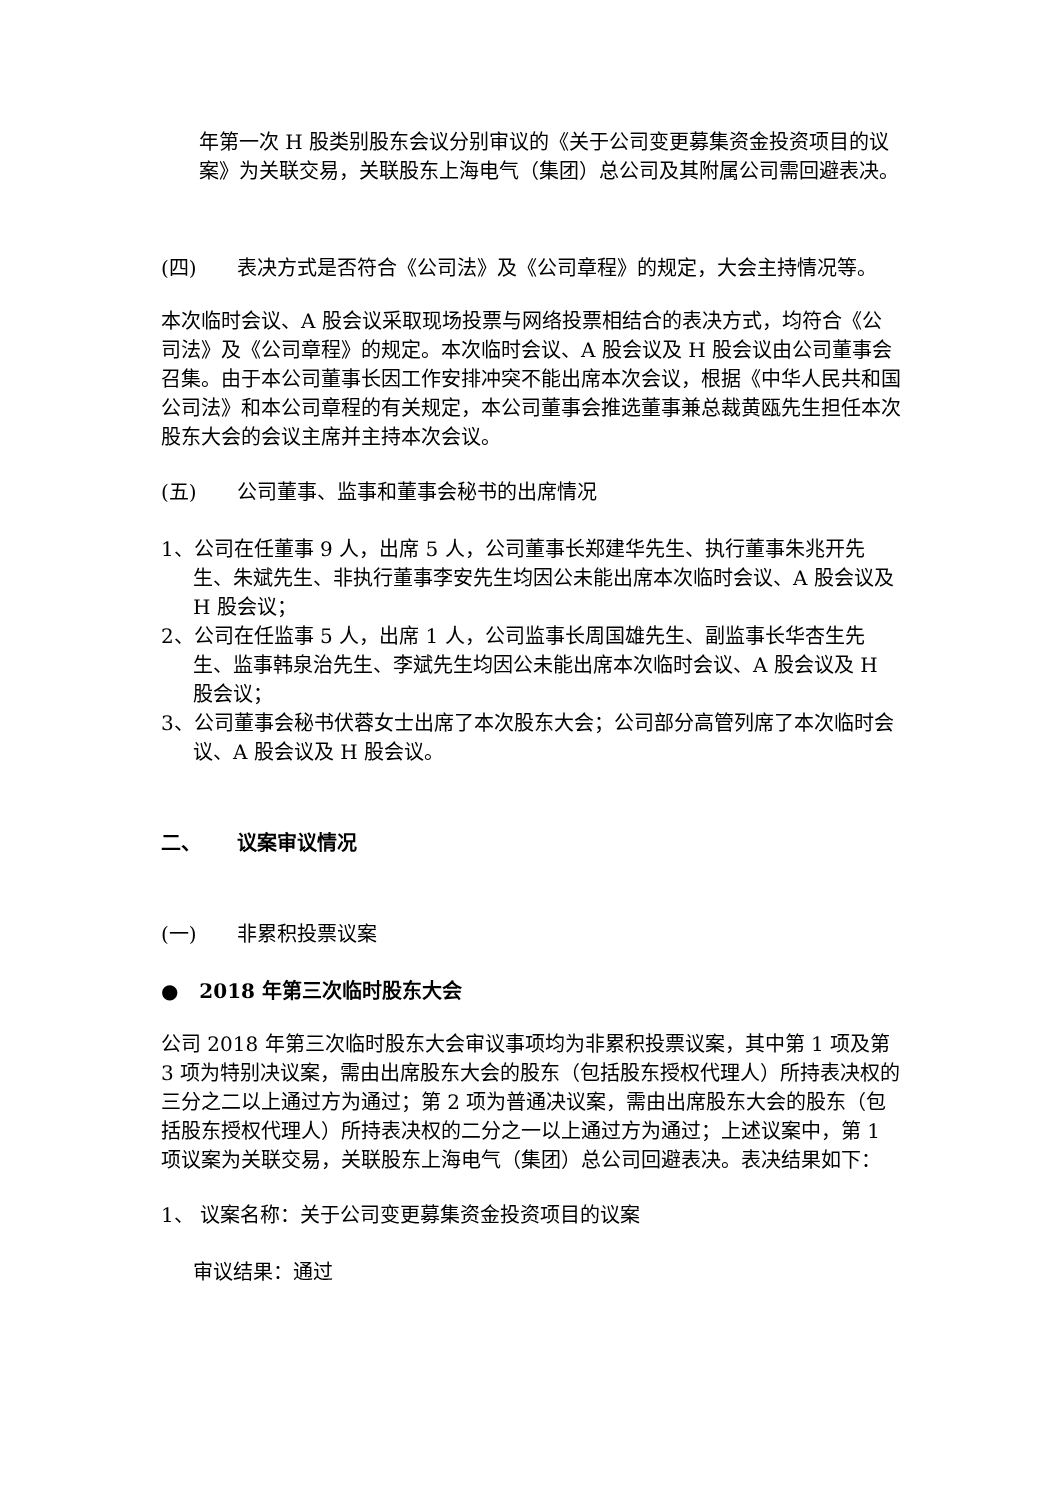年第一次 H 股类别股东会议分别审议的《关于公司变更募集资金投资项目的议案》为关联交易，关联股东上海电气（集团）总公司及其附属公司需回避表决。
(四) 表决方式是否符合《公司法》及《公司章程》的规定，大会主持情况等。
本次临时会议、A 股会议采取现场投票与网络投票相结合的表决方式，均符合《公司法》及《公司章程》的规定。本次临时会议、A 股会议及 H 股会议由公司董事会召集。由于本公司董事长因工作安排冲突不能出席本次会议，根据《中华人民共和国公司法》和本公司章程的有关规定，本公司董事会推选董事兼总裁黄瓯先生担任本次股东大会的会议主席并主持本次会议。
(五) 公司董事、监事和董事会秘书的出席情况
1、公司在任董事 9 人，出席 5 人，公司董事长郑建华先生、执行董事朱兆开先生、朱斌先生、非执行董事李安先生均因公未能出席本次临时会议、A 股会议及 H 股会议；
2、公司在任监事 5 人，出席 1 人，公司监事长周国雄先生、副监事长华杏生先生、监事韩泉治先生、李斌先生均因公未能出席本次临时会议、A 股会议及 H 股会议；
3、公司董事会秘书伏蓉女士出席了本次股东大会；公司部分高管列席了本次临时会议、A 股会议及 H 股会议。
二、 议案审议情况
(一) 非累积投票议案
● 2018 年第三次临时股东大会
公司 2018 年第三次临时股东大会审议事项均为非累积投票议案，其中第 1 项及第 3 项为特别决议案，需由出席股东大会的股东（包括股东授权代理人）所持表决权的三分之二以上通过方为通过；第 2 项为普通决议案，需由出席股东大会的股东（包括股东授权代理人）所持表决权的二分之一以上通过方为通过；上述议案中，第 1 项议案为关联交易，关联股东上海电气（集团）总公司回避表决。表决结果如下：
1、 议案名称：关于公司变更募集资金投资项目的议案
审议结果：通过